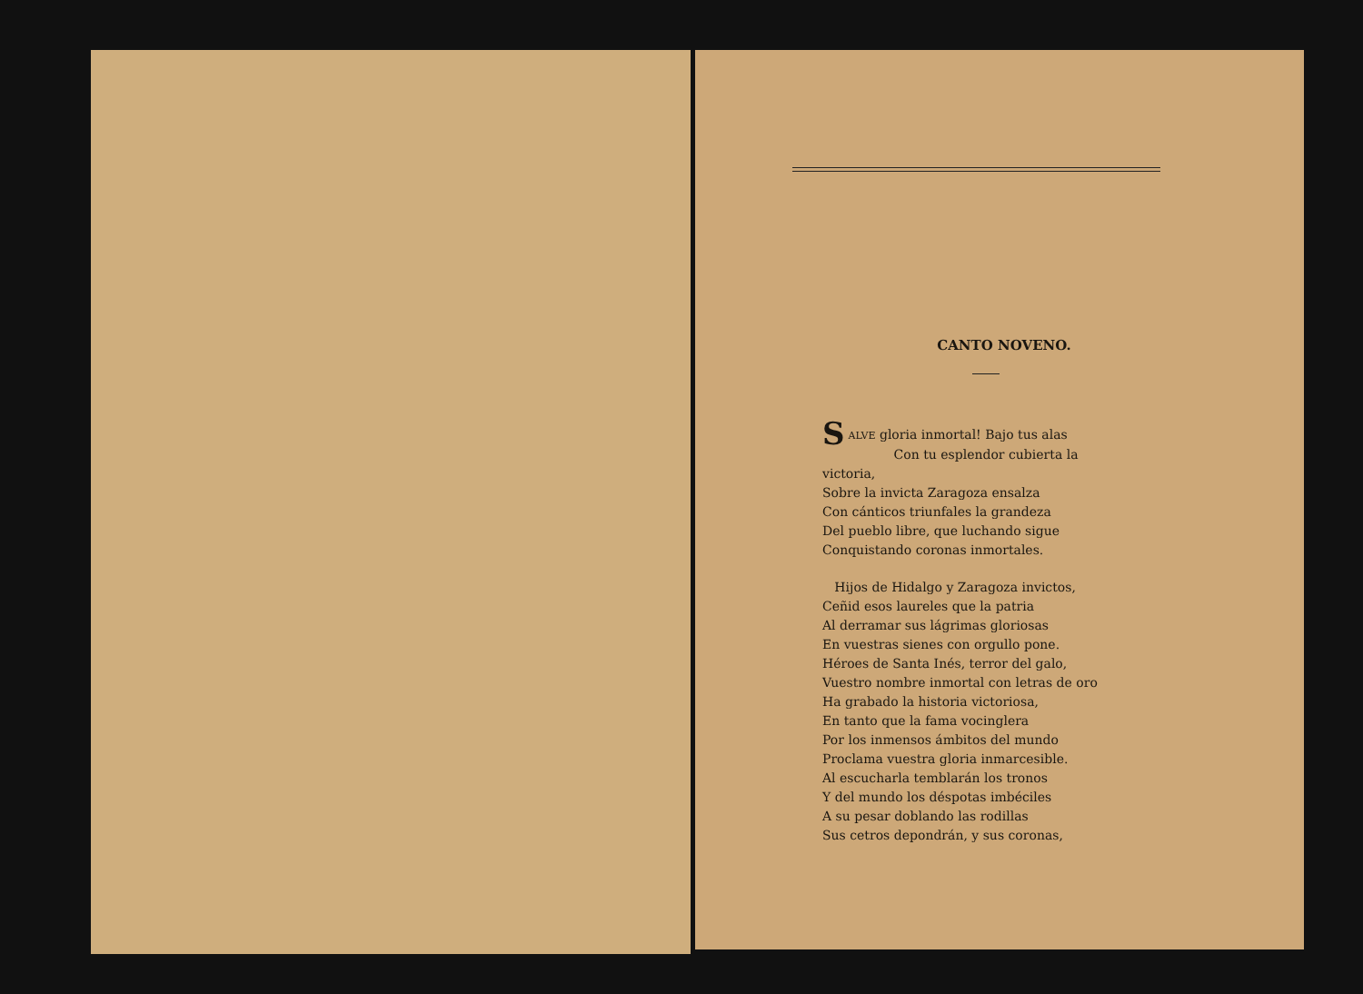CANTO NOVENO.
S
ALVE gloria inmortal! Bajo tus alas
Con tu esplendor cubierta la victoria,
Sobre la invicta Zaragoza ensalza
Con cánticos triunfales la grandeza
Del pueblo libre, que luchando sigue
Conquistando coronas inmortales.
Hijos de Hidalgo y Zaragoza invictos,
Ceñid esos laureles que la patria
Al derramar sus lágrimas gloriosas
En vuestras sienes con orgullo pone.
Héroes de Santa Inés, terror del galo,
Vuestro nombre inmortal con letras de oro
Ha grabado la historia victoriosa,
En tanto que la fama vocinglera
Por los inmensos ámbitos del mundo
Proclama vuestra gloria inmarcesible.
Al escucharla temblarán los tronos
Y del mundo los déspotas imbéciles
A su pesar doblando las rodillas
Sus cetros depondrán, y sus coronas,